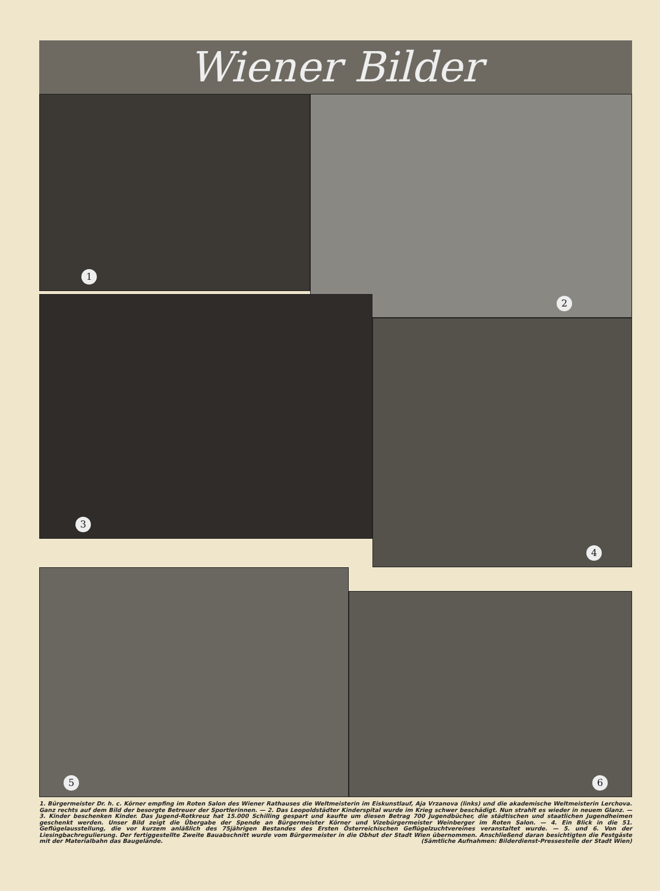Wiener Bilder
1
2
3
4
5
6
1. Bürgermeister Dr. h. c. Körner empfing im Roten Salon des Wiener Rathauses die Weltmeisterin im Eiskunstlauf, Aja Vrzanova (links) und die akademische Weltmeisterin Lerchova. Ganz rechts auf dem Bild der besorgte Betreuer der Sportlerinnen. — 2. Das Leopoldstädter Kinderspital wurde im Krieg schwer beschädigt. Nun strahlt es wieder in neuem Glanz. — 3. Kinder beschenken Kinder. Das Jugend-Rotkreuz hat 15.000 Schilling gespart und kaufte um diesen Betrag 700 Jugendbücher, die städtischen und staatlichen Jugendheimen geschenkt werden. Unser Bild zeigt die Übergabe der Spende an Bürgermeister Körner und Vizebürgermeister Weinberger im Roten Salon. — 4. Ein Blick in die 51. Geflügelausstellung, die vor kurzem anläßlich des 75jährigen Bestandes des Ersten Österreichischen Geflügelzuchtvereines veranstaltet wurde. — 5. und 6. Von der Liesingbachregulierung. Der fertiggestellte Zweite Bauabschnitt wurde vom Bürgermeister in die Obhut der Stadt Wien übernommen. Anschließend daran besichtigten die Festgäste mit der Materialbahn das Baugelände. (Sämtliche Aufnahmen: Bilderdienst-Pressestelle der Stadt Wien)